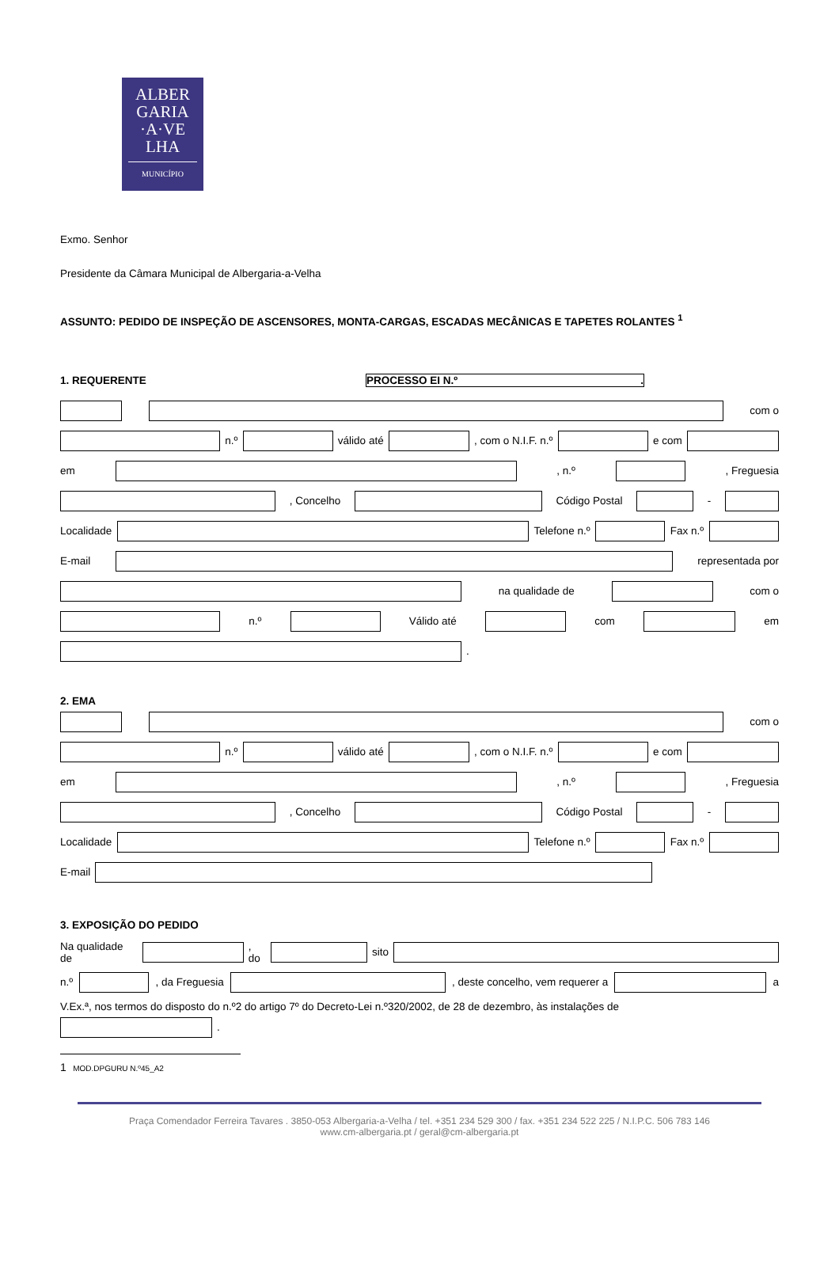ALBER
GARIA
·A·VE
LHA
MUNICÍPIO
Exmo. Senhor
Presidente da Câmara Municipal de Albergaria-a-Velha
ASSUNTO: PEDIDO DE INSPEÇÃO DE ASCENSORES, MONTA-CARGAS, ESCADAS MECÂNICAS E TAPETES ROLANTES <sup>1</sup>
1. REQUERENTE PROCESSO EI N.º .
com o
n.º válido até , com o N.I.F. n.º e com
em , n.º , Freguesia
, Concelho Código Postal -
Localidade Telefone n.º Fax n.º
E-mail representada por
na qualidade de com o
n.º Válido até com em
.
2. EMA
com o
n.º válido até , com o N.I.F. n.º e com
em , n.º , Freguesia
, Concelho Código Postal -
Localidade Telefone n.º Fax n.º
E-mail
3. EXPOSIÇÃO DO PEDIDO
Na qualidade de , do sito
n.º , da Freguesia , deste concelho, vem requerer a a
V.Ex.ª, nos termos do disposto do n.º2 do artigo 7º do Decreto-Lei n.º320/2002, de 28 de dezembro, às instalações de
.
1 MOD.DPGURU N.º45_A2
Praça Comendador Ferreira Tavares . 3850-053 Albergaria-a-Velha / tel. +351 234 529 300 / fax. +351 234 522 225 / N.I.P.C. 506 783 146
www.cm-albergaria.pt / geral@cm-albergaria.pt